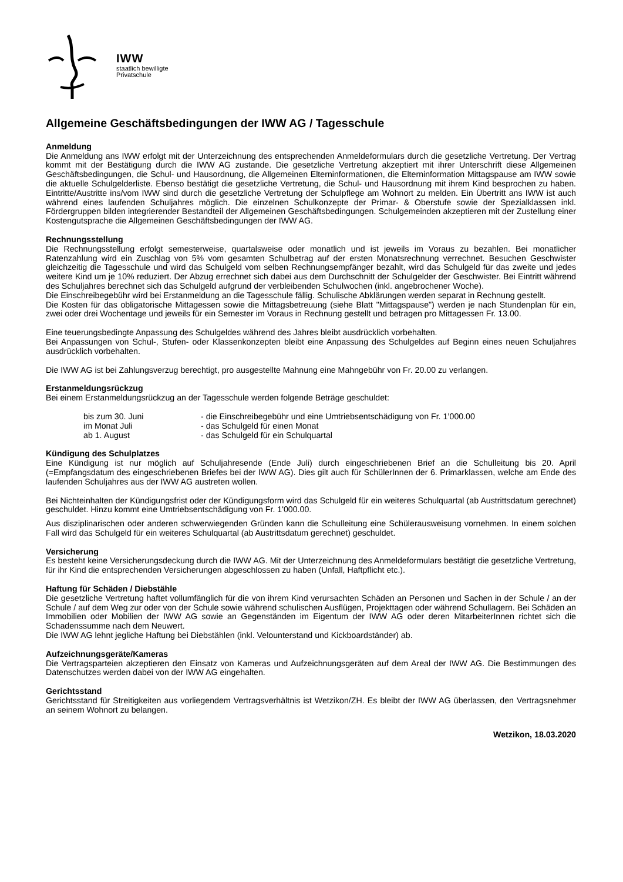IWW
staatlich bewilligte
Privatschule
Allgemeine Geschäftsbedingungen der IWW AG / Tagesschule
Anmeldung
Die Anmeldung ans IWW erfolgt mit der Unterzeichnung des entsprechenden Anmeldeformulars durch die gesetzliche Vertretung. Der Vertrag kommt mit der Bestätigung durch die IWW AG zustande. Die gesetzliche Vertretung akzeptiert mit ihrer Unterschrift diese Allgemeinen Geschäftsbedingungen, die Schul- und Hausordnung, die Allgemeinen Elterninformationen, die Elterninformation Mittagspause am IWW sowie die aktuelle Schulgelderliste. Ebenso bestätigt die gesetzliche Vertretung, die Schul- und Hausordnung mit ihrem Kind besprochen zu haben. Eintritte/Austritte ins/vom IWW sind durch die gesetzliche Vertretung der Schulpflege am Wohnort zu melden. Ein Übertritt ans IWW ist auch während eines laufenden Schuljahres möglich. Die einzelnen Schulkonzepte der Primar- & Oberstufe sowie der Spezialklassen inkl. Fördergruppen bilden integrierender Bestandteil der Allgemeinen Geschäftsbedingungen. Schulgemeinden akzeptieren mit der Zustellung einer Kostengutsprache die Allgemeinen Geschäftsbedingungen der IWW AG.
Rechnungsstellung
Die Rechnungsstellung erfolgt semesterweise, quartalsweise oder monatlich und ist jeweils im Voraus zu bezahlen. Bei monatlicher Ratenzahlung wird ein Zuschlag von 5% vom gesamten Schulbetrag auf der ersten Monatsrechnung verrechnet. Besuchen Geschwister gleichzeitig die Tagesschule und wird das Schulgeld vom selben Rechnungsempfänger bezahlt, wird das Schulgeld für das zweite und jedes weitere Kind um je 10% reduziert. Der Abzug errechnet sich dabei aus dem Durchschnitt der Schulgelder der Geschwister. Bei Eintritt während des Schuljahres berechnet sich das Schulgeld aufgrund der verbleibenden Schulwochen (inkl. angebrochener Woche).
Die Einschreibegebühr wird bei Erstanmeldung an die Tagesschule fällig. Schulische Abklärungen werden separat in Rechnung gestellt.
Die Kosten für das obligatorische Mittagessen sowie die Mittagsbetreuung (siehe Blatt "Mittagspause") werden je nach Stundenplan für ein, zwei oder drei Wochentage und jeweils für ein Semester im Voraus in Rechnung gestellt und betragen pro Mittagessen Fr. 13.00.
Eine teuerungsbedingte Anpassung des Schulgeldes während des Jahres bleibt ausdrücklich vorbehalten.
Bei Anpassungen von Schul-, Stufen- oder Klassenkonzepten bleibt eine Anpassung des Schulgeldes auf Beginn eines neuen Schuljahres ausdrücklich vorbehalten.
Die IWW AG ist bei Zahlungsverzug berechtigt, pro ausgestellte Mahnung eine Mahngebühr von Fr. 20.00 zu verlangen.
Erstanmeldungsrückzug
Bei einem Erstanmeldungsrückzug an der Tagesschule werden folgende Beträge geschuldet:
bis zum 30. Juni - die Einschreibegebühr und eine Umtriebsentschädigung von Fr. 1’000.00
im Monat Juli - das Schulgeld für einen Monat
ab 1. August - das Schulgeld für ein Schulquartal
Kündigung des Schulplatzes
Eine Kündigung ist nur möglich auf Schuljahresende (Ende Juli) durch eingeschriebenen Brief an die Schulleitung bis 20. April (=Empfangsdatum des eingeschriebenen Briefes bei der IWW AG). Dies gilt auch für SchülerInnen der 6. Primarklassen, welche am Ende des laufenden Schuljahres aus der IWW AG austreten wollen.
Bei Nichteinhalten der Kündigungsfrist oder der Kündigungsform wird das Schulgeld für ein weiteres Schulquartal (ab Austrittsdatum gerechnet) geschuldet. Hinzu kommt eine Umtriebsentschädigung von Fr. 1'000.00.
Aus disziplinarischen oder anderen schwerwiegenden Gründen kann die Schulleitung eine Schülerausweisung vornehmen. In einem solchen Fall wird das Schulgeld für ein weiteres Schulquartal (ab Austrittsdatum gerechnet) geschuldet.
Versicherung
Es besteht keine Versicherungsdeckung durch die IWW AG. Mit der Unterzeichnung des Anmeldeformulars bestätigt die gesetzliche Vertretung, für ihr Kind die entsprechenden Versicherungen abgeschlossen zu haben (Unfall, Haftpflicht etc.).
Haftung für Schäden / Diebstähle
Die gesetzliche Vertretung haftet vollumfänglich für die von ihrem Kind verursachten Schäden an Personen und Sachen in der Schule / an der Schule / auf dem Weg zur oder von der Schule sowie während schulischen Ausflügen, Projekttagen oder während Schullagern. Bei Schäden an Immobilien oder Mobilien der IWW AG sowie an Gegenständen im Eigentum der IWW AG oder deren MitarbeiterInnen richtet sich die Schadenssumme nach dem Neuwert.
Die IWW AG lehnt jegliche Haftung bei Diebstählen (inkl. Velounterstand und Kickboardständer) ab.
Aufzeichnungsgeräte/Kameras
Die Vertragsparteien akzeptieren den Einsatz von Kameras und Aufzeichnungsgeräten auf dem Areal der IWW AG. Die Bestimmungen des Datenschutzes werden dabei von der IWW AG eingehalten.
Gerichtsstand
Gerichtsstand für Streitigkeiten aus vorliegendem Vertragsverhältnis ist Wetzikon/ZH. Es bleibt der IWW AG überlassen, den Vertragsnehmer an seinem Wohnort zu belangen.
Wetzikon, 18.03.2020